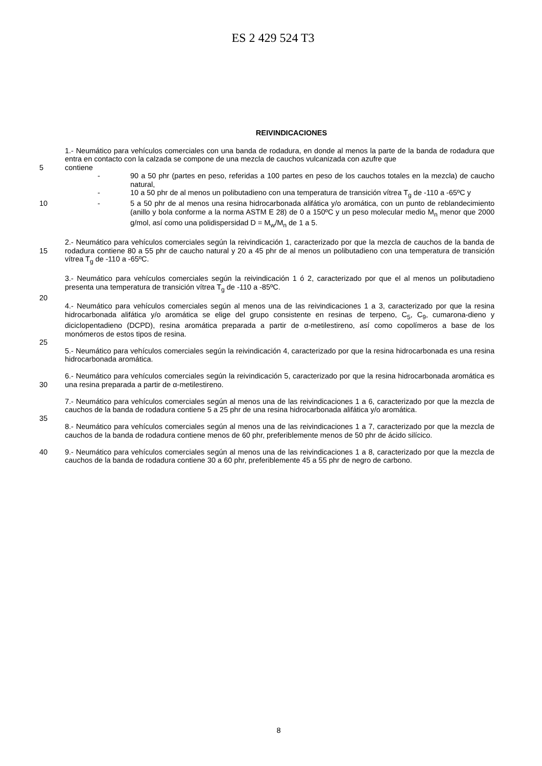ES 2 429 524 T3
REIVINDICACIONES
1.- Neumático para vehículos comerciales con una banda de rodadura, en donde al menos la parte de la banda de rodadura que entra en contacto con la calzada se compone de una mezcla de cauchos vulcanizada con azufre que
5 contiene
- 90 a 50 phr (partes en peso, referidas a 100 partes en peso de los cauchos totales en la mezcla) de caucho natural,
- 10 a 50 phr de al menos un polibutadieno con una temperatura de transición vítrea T<sub>g</sub> de -110 a -65ºC y
10 - 5 a 50 phr de al menos una resina hidrocarbonada alifática y/o aromática, con un punto de reblandecimiento (anillo y bola conforme a la norma ASTM E 28) de 0 a 150ºC y un peso molecular medio M<sub>n</sub> menor que 2000 g/mol, así como una polidispersidad D = M<sub>w</sub>/M<sub>n</sub> de 1 a 5.
15 2.- Neumático para vehículos comerciales según la reivindicación 1, caracterizado por que la mezcla de cauchos de la banda de rodadura contiene 80 a 55 phr de caucho natural y 20 a 45 phr de al menos un polibutadieno con una temperatura de transición vítrea T<sub>g</sub> de -110 a -65ºC.
3.- Neumático para vehículos comerciales según la reivindicación 1 ó 2, caracterizado por que el al menos un polibutadieno presenta una temperatura de transición vítrea T<sub>g</sub> de -110 a -85ºC.
20
4.- Neumático para vehículos comerciales según al menos una de las reivindicaciones 1 a 3, caracterizado por que la resina hidrocarbonada alifática y/o aromática se elige del grupo consistente en resinas de terpeno, C<sub>5</sub>, C<sub>9</sub>, cumarona-dieno y diciclopentadieno (DCPD), resina aromática preparada a partir de α-metilestireno, así como copolímeros a base de los monómeros de estos tipos de resina.
25
5.- Neumático para vehículos comerciales según la reivindicación 4, caracterizado por que la resina hidrocarbonada es una resina hidrocarbonada aromática.
30 6.- Neumático para vehículos comerciales según la reivindicación 5, caracterizado por que la resina hidrocarbonada aromática es una resina preparada a partir de α-metilestireno.
7.- Neumático para vehículos comerciales según al menos una de las reivindicaciones 1 a 6, caracterizado por que la mezcla de cauchos de la banda de rodadura contiene 5 a 25 phr de una resina hidrocarbonada alifática y/o aromática.
35
8.- Neumático para vehículos comerciales según al menos una de las reivindicaciones 1 a 7, caracterizado por que la mezcla de cauchos de la banda de rodadura contiene menos de 60 phr, preferiblemente menos de 50 phr de ácido silícico.
40 9.- Neumático para vehículos comerciales según al menos una de las reivindicaciones 1 a 8, caracterizado por que la mezcla de cauchos de la banda de rodadura contiene 30 a 60 phr, preferiblemente 45 a 55 phr de negro de carbono.
8